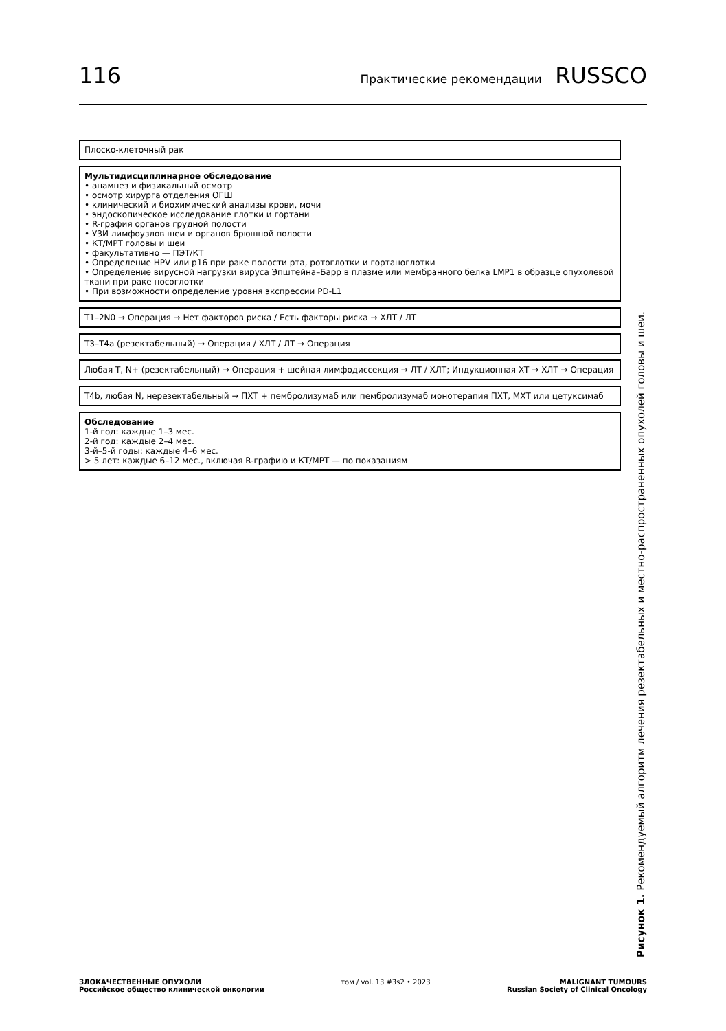116 Практические рекомендации RUSSCO
Плоско-клеточный рак
Мультидисциплинарное обследование
• анамнез и физикальный осмотр
• осмотр хирурга отделения ОГШ
• клинический и биохимический анализы крови, мочи
• эндоскопическое исследование глотки и гортани
• R-графия органов грудной полости
• УЗИ лимфоузлов шеи и органов брюшной полости
• КТ/МРТ головы и шеи
• факультативно — ПЭТ/КТ
• Определение HPV или p16 при раке полости рта, ротоглотки и гортаноглотки
• Определение вирусной нагрузки вируса Эпштейна–Барр в плазме или мембранного белка LMP1 в образце опухолевой ткани при раке носоглотки
• При возможности определение уровня экспрессии PD-L1
T1–2N0 → Операция → Нет факторов риска / Есть факторы риска → ХЛТ / ЛТ
T3–T4a (резектабельный) → Операция / ХЛТ / ЛТ → Операция
Любая T, N+ (резектабельный) → Операция + шейная лимфодиссекция → ЛТ / ХЛТ; Индукционная ХТ → ХЛТ → Операция
T4b, любая N, нерезектабельный → ПХТ + пембролизумаб или пембролизумаб монотерапия ПХТ, МХТ или цетуксимаб
Обследование
1-й год: каждые 1–3 мес.
2-й год: каждые 2–4 мес.
3-й–5-й годы: каждые 4–6 мес.
> 5 лет: каждые 6–12 мес., включая R-графию и КТ/МРТ — по показаниям
Рисунок 1. Рекомендуемый алгоритм лечения резектабельных и местно-распространенных опухолей головы и шеи.
ЗЛОКАЧЕСТВЕННЫЕ ОПУХОЛИ
Российское общество клинической онкологии
том / vol. 13 #3s2 • 2023 MALIGNANT TUMOURS
Russian Society of Clinical Oncology